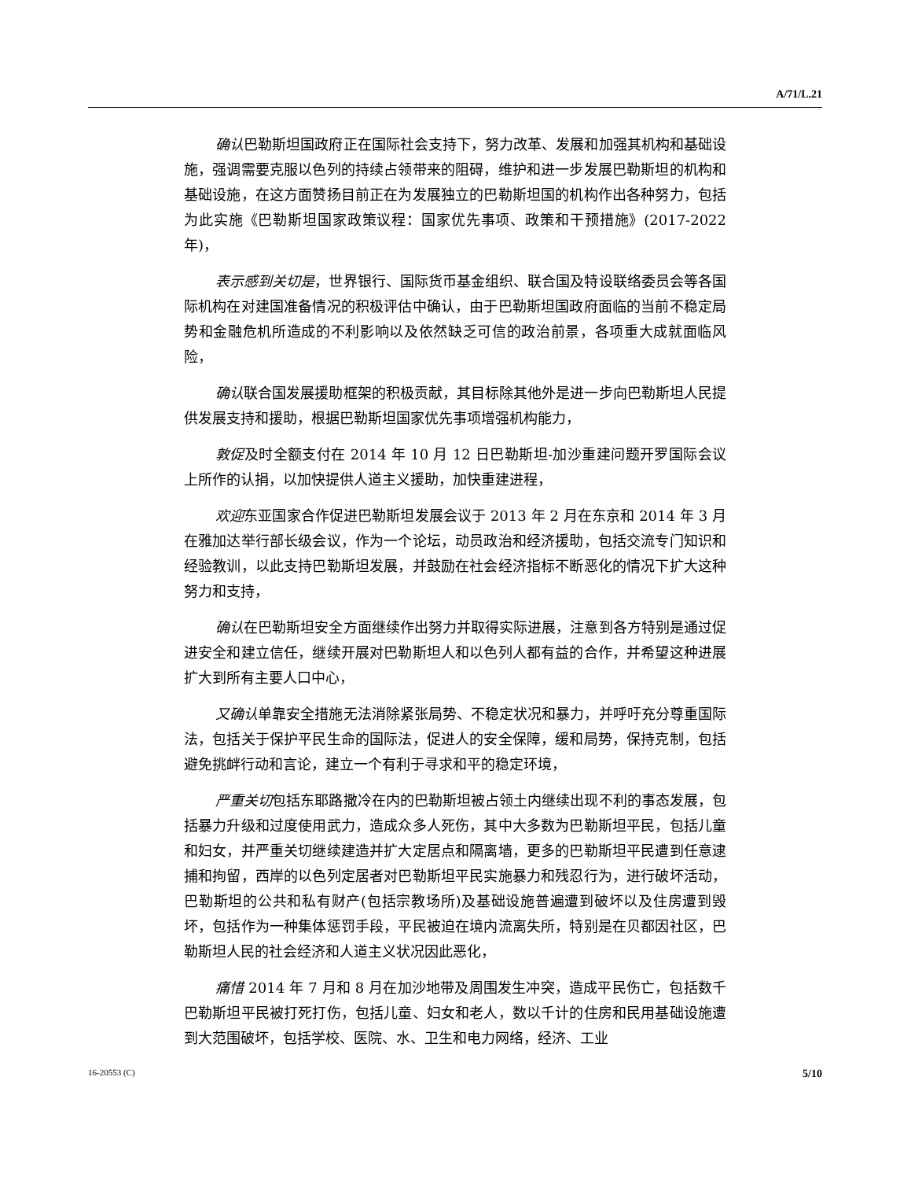A/71/L.21
确认巴勒斯坦国政府正在国际社会支持下，努力改革、发展和加强其机构和基础设施，强调需要克服以色列的持续占领带来的阻碍，维护和进一步发展巴勒斯坦的机构和基础设施，在这方面赞扬目前正在为发展独立的巴勒斯坦国的机构作出各种努力，包括为此实施《巴勒斯坦国家政策议程：国家优先事项、政策和干预措施》(2017-2022 年)，
表示感到关切是，世界银行、国际货币基金组织、联合国及特设联络委员会等各国际机构在对建国准备情况的积极评估中确认，由于巴勒斯坦国政府面临的当前不稳定局势和金融危机所造成的不利影响以及依然缺乏可信的政治前景，各项重大成就面临风险，
确认联合国发展援助框架的积极贡献，其目标除其他外是进一步向巴勒斯坦人民提供发展支持和援助，根据巴勒斯坦国家优先事项增强机构能力，
敦促及时全额支付在 2014 年 10 月 12 日巴勒斯坦-加沙重建问题开罗国际会议上所作的认捐，以加快提供人道主义援助，加快重建进程，
欢迎东亚国家合作促进巴勒斯坦发展会议于 2013 年 2 月在东京和 2014 年 3 月在雅加达举行部长级会议，作为一个论坛，动员政治和经济援助，包括交流专门知识和经验教训，以此支持巴勒斯坦发展，并鼓励在社会经济指标不断恶化的情况下扩大这种努力和支持，
确认在巴勒斯坦安全方面继续作出努力并取得实际进展，注意到各方特别是通过促进安全和建立信任，继续开展对巴勒斯坦人和以色列人都有益的合作，并希望这种进展扩大到所有主要人口中心，
又确认单靠安全措施无法消除紧张局势、不稳定状况和暴力，并呼吁充分尊重国际法，包括关于保护平民生命的国际法，促进人的安全保障，缓和局势，保持克制，包括避免挑衅行动和言论，建立一个有利于寻求和平的稳定环境，
严重关切包括东耶路撒冷在内的巴勒斯坦被占领土内继续出现不利的事态发展，包括暴力升级和过度使用武力，造成众多人死伤，其中大多数为巴勒斯坦平民，包括儿童和妇女，并严重关切继续建造并扩大定居点和隔离墙，更多的巴勒斯坦平民遭到任意逮捕和拘留，西岸的以色列定居者对巴勒斯坦平民实施暴力和残忍行为，进行破坏活动，巴勒斯坦的公共和私有财产(包括宗教场所)及基础设施普遍遭到破坏以及住房遭到毁坏，包括作为一种集体惩罚手段，平民被迫在境内流离失所，特别是在贝都因社区，巴勒斯坦人民的社会经济和人道主义状况因此恶化，
痛惜 2014 年 7 月和 8 月在加沙地带及周围发生冲突，造成平民伤亡，包括数千巴勒斯坦平民被打死打伤，包括儿童、妇女和老人，数以千计的住房和民用基础设施遭到大范围破坏，包括学校、医院、水、卫生和电力网络，经济、工业
16-20553 (C) 5/10